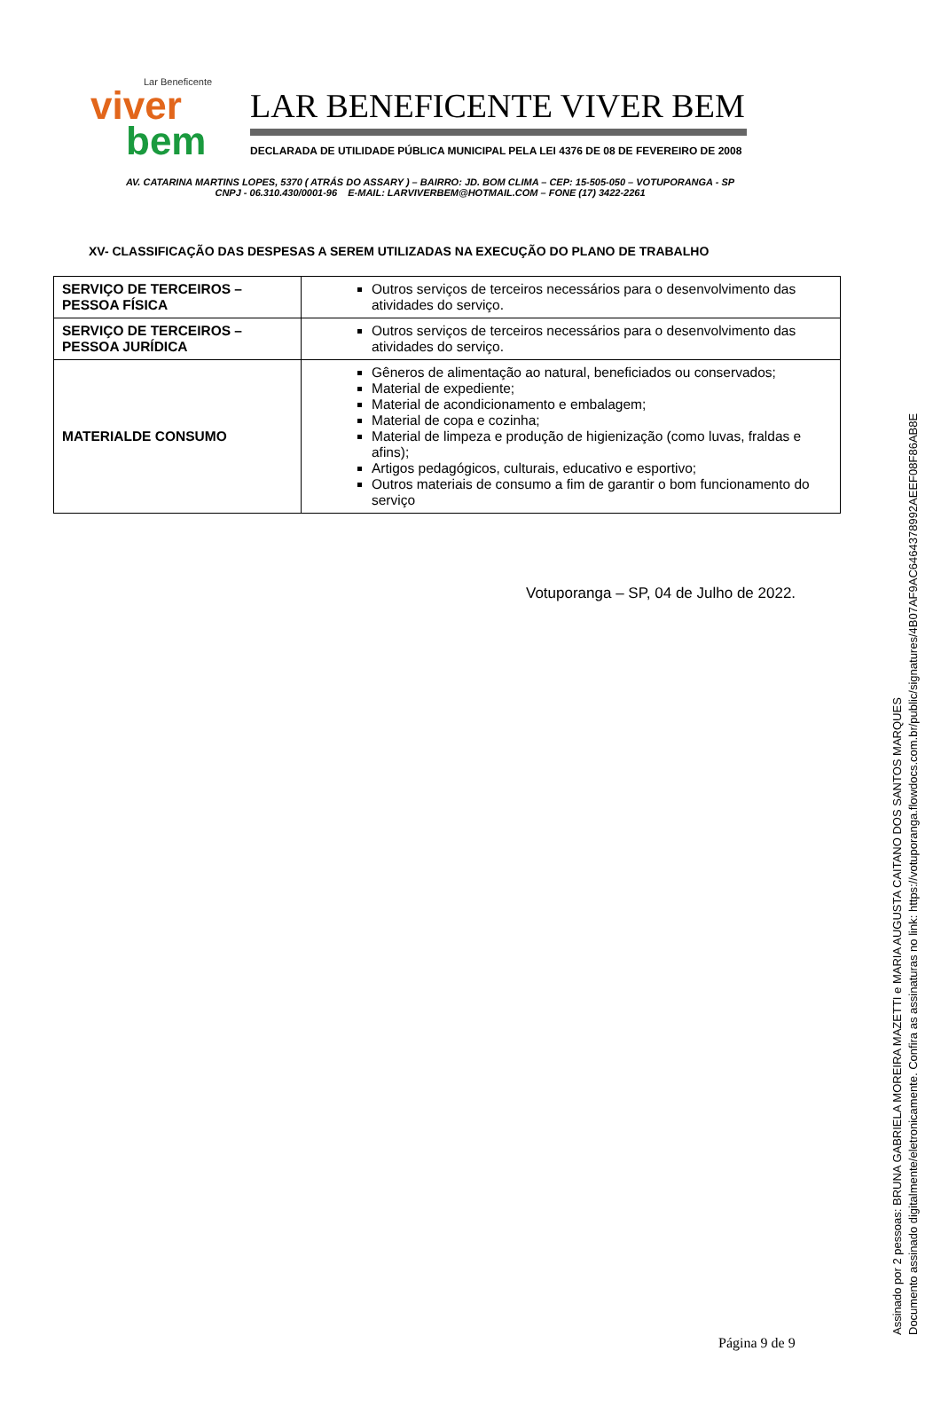Lar Beneficente
viver
bem
LAR BENEFICENTE VIVER BEM
DECLARADA DE UTILIDADE PÚBLICA MUNICIPAL PELA LEI 4376 DE 08 DE FEVEREIRO DE 2008
AV. CATARINA MARTINS LOPES, 5370 ( ATRÁS DO ASSARY ) – BAIRRO: JD. BOM CLIMA – CEP: 15-505-050 – VOTUPORANGA - SP
CNPJ - 06.310.430/0001-96 E-MAIL: LARVIVERBEM@HOTMAIL.COM – FONE (17) 3422-2261
XV- CLASSIFICAÇÃO DAS DESPESAS A SEREM UTILIZADAS NA EXECUÇÃO DO PLANO DE TRABALHO
| SERVIÇO DE TERCEIROS – PESSOA FÍSICA | Outros serviços de terceiros necessários para o desenvolvimento das atividades do serviço. |
| SERVIÇO DE TERCEIROS – PESSOA JURÍDICA | Outros serviços de terceiros necessários para o desenvolvimento das atividades do serviço. |
| MATERIALDE CONSUMO | Gêneros de alimentação ao natural, beneficiados ou conservados; Material de expediente; Material de acondicionamento e embalagem; Material de copa e cozinha; Material de limpeza e produção de higienização (como luvas, fraldas e afins); Artigos pedagógicos, culturais, educativo e esportivo; Outros materiais de consumo a fim de garantir o bom funcionamento do serviço |
Votuporanga – SP, 04 de Julho de 2022.
Página 9 de 9
Assinado por 2 pessoas: BRUNA GABRIELA MOREIRA MAZETTI e MARIA AUGUSTA CAITANO DOS SANTOS MARQUES
Documento assinado digitalmente/eletronicamente. Confira as assinaturas no link: https://votuporanga.flowdocs.com.br/public/signatures/4B07AF9AC6464378992AEEF08F86AB8E